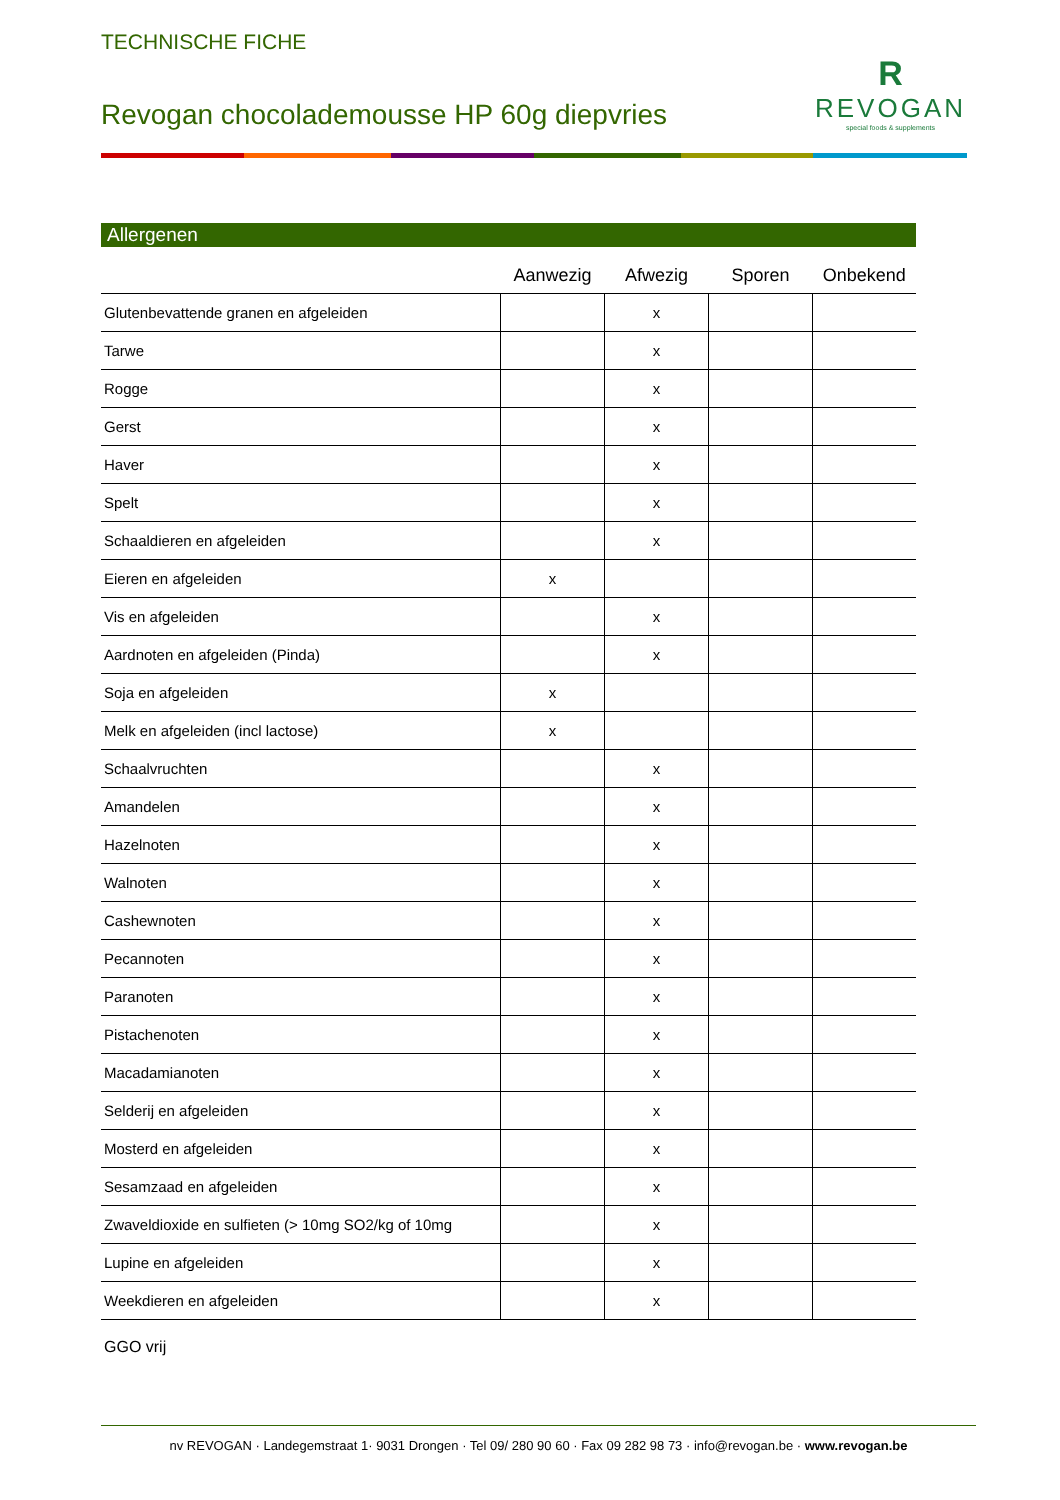TECHNISCHE FICHE
Revogan chocolademousse HP 60g diepvries
R
REVOGAN
special foods & supplements
Allergenen
| | Aanwezig | Afwezig | Sporen | Onbekend |
| --- | --- | --- | --- | --- |
| Glutenbevattende granen en afgeleiden | | x | | |
| Tarwe | | x | | |
| Rogge | | x | | |
| Gerst | | x | | |
| Haver | | x | | |
| Spelt | | x | | |
| Schaaldieren en afgeleiden | | x | | |
| Eieren en afgeleiden | x | | | |
| Vis en afgeleiden | | x | | |
| Aardnoten en afgeleiden (Pinda) | | x | | |
| Soja en afgeleiden | x | | | |
| Melk en afgeleiden (incl lactose) | x | | | |
| Schaalvruchten | | x | | |
| Amandelen | | x | | |
| Hazelnoten | | x | | |
| Walnoten | | x | | |
| Cashewnoten | | x | | |
| Pecannoten | | x | | |
| Paranoten | | x | | |
| Pistachenoten | | x | | |
| Macadamianoten | | x | | |
| Selderij en afgeleiden | | x | | |
| Mosterd en afgeleiden | | x | | |
| Sesamzaad en afgeleiden | | x | | |
| Zwaveldioxide en sulfieten (> 10mg SO2/kg of 10mg | | x | | |
| Lupine en afgeleiden | | x | | |
| Weekdieren en afgeleiden | | x | | |
GGO vrij
nv REVOGAN · Landegemstraat 1· 9031 Drongen · Tel 09/ 280 90 60 · Fax 09 282 98 73 · info@revogan.be · www.revogan.be